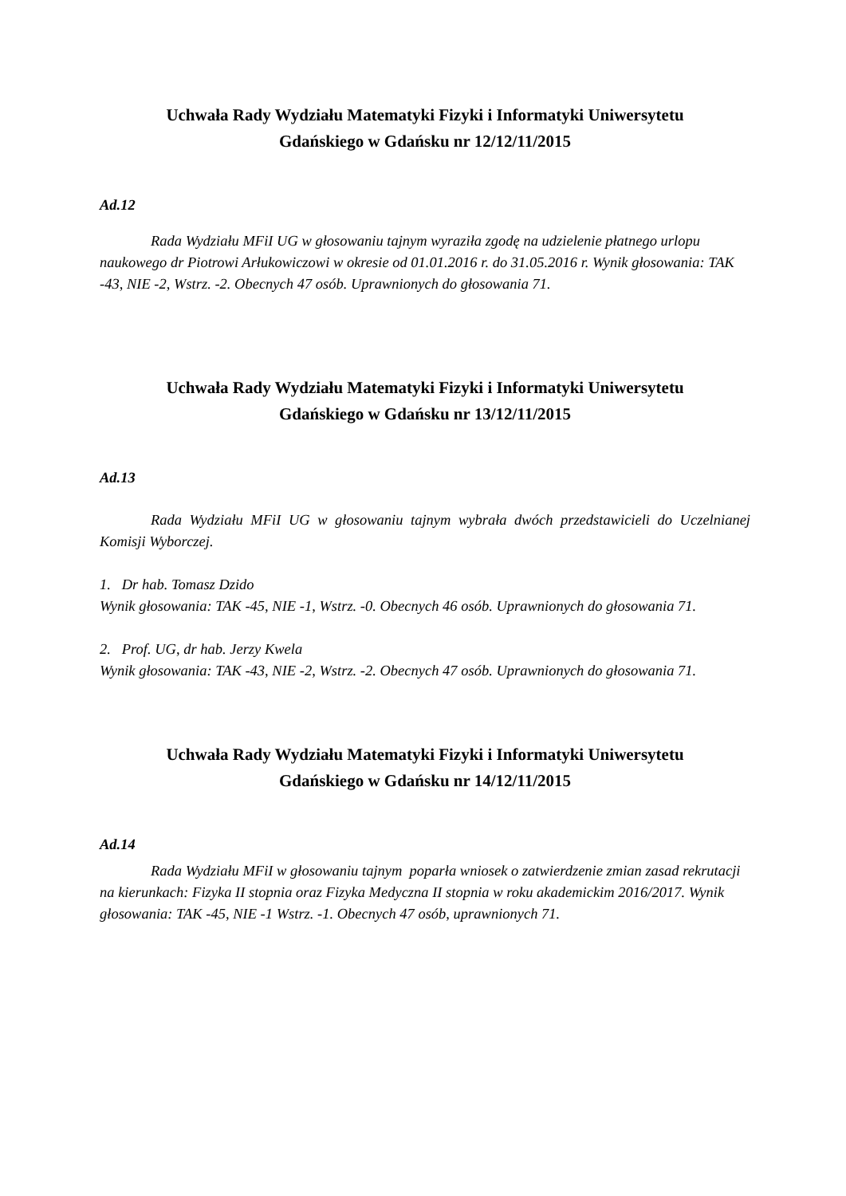Uchwała Rady Wydziału Matematyki Fizyki i Informatyki Uniwersytetu
Gdańskiego w Gdańsku nr 12/12/11/2015
Ad.12
Rada Wydziału MFiI UG w głosowaniu tajnym wyraziła zgodę na udzielenie płatnego urlopu naukowego dr Piotrowi Arłukowiczowi w okresie od 01.01.2016 r. do 31.05.2016 r. Wynik głosowania: TAK -43, NIE -2, Wstrz. -2. Obecnych 47 osób. Uprawnionych do głosowania 71.
Uchwała Rady Wydziału Matematyki Fizyki i Informatyki Uniwersytetu
Gdańskiego w Gdańsku nr 13/12/11/2015
Ad.13
Rada Wydziału MFiI UG w głosowaniu tajnym wybrała dwóch przedstawicieli do Uczelnianej Komisji Wyborczej.
1. Dr hab. Tomasz Dzido
Wynik głosowania: TAK -45, NIE -1, Wstrz. -0. Obecnych 46 osób. Uprawnionych do głosowania 71.
2. Prof. UG, dr hab. Jerzy Kwela
Wynik głosowania: TAK -43, NIE -2, Wstrz. -2. Obecnych 47 osób. Uprawnionych do głosowania 71.
Uchwała Rady Wydziału Matematyki Fizyki i Informatyki Uniwersytetu
Gdańskiego w Gdańsku nr 14/12/11/2015
Ad.14
Rada Wydziału MFiI w głosowaniu tajnym poparła wniosek o zatwierdzenie zmian zasad rekrutacji na kierunkach: Fizyka II stopnia oraz Fizyka Medyczna II stopnia w roku akademickim 2016/2017. Wynik głosowania: TAK -45, NIE -1 Wstrz. -1. Obecnych 47 osób, uprawnionych 71.